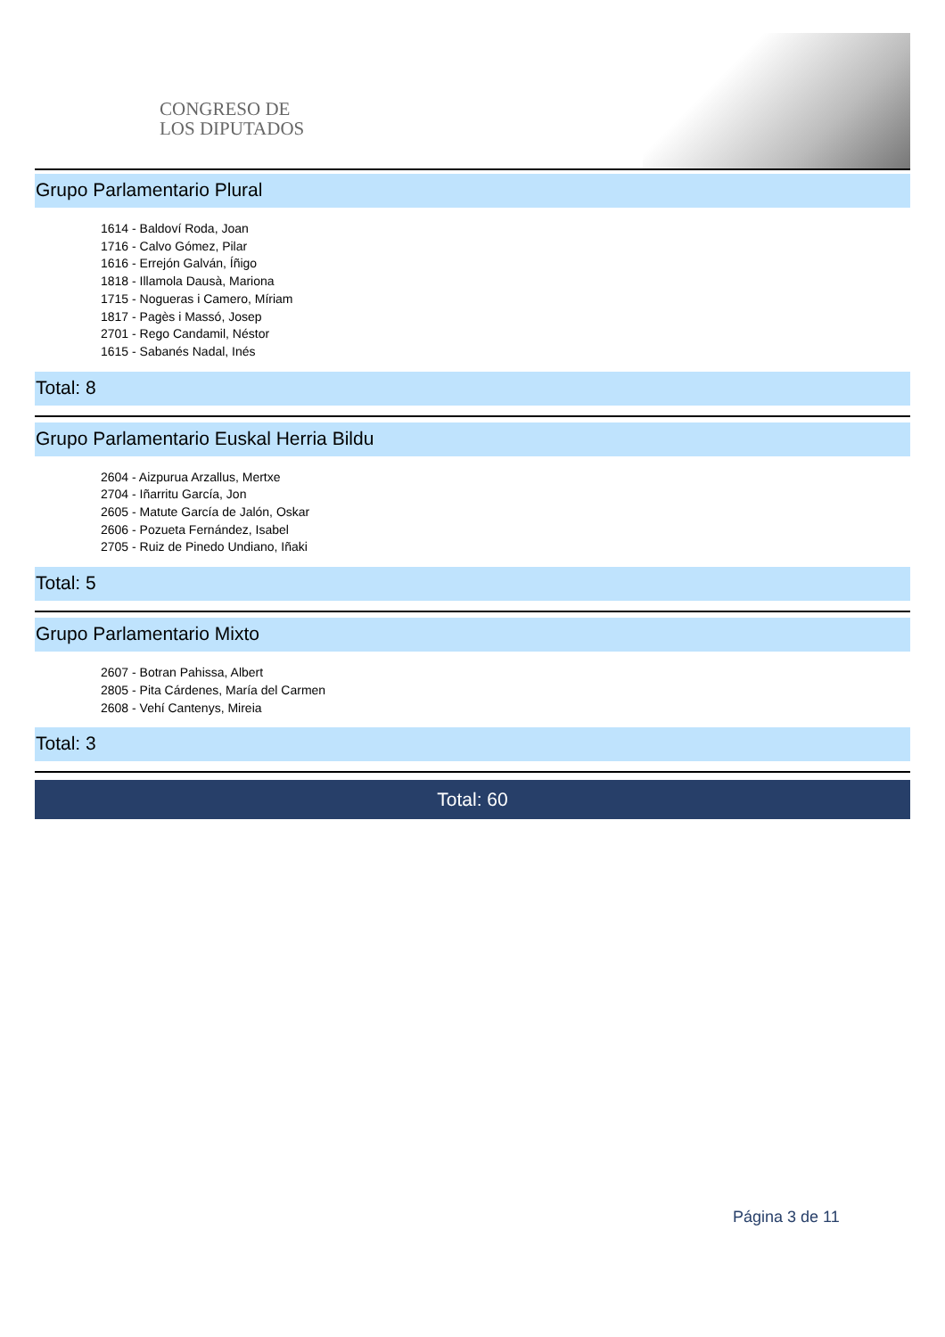CONGRESO DE
LOS DIPUTADOS
Grupo Parlamentario Plural
1614 - Baldoví Roda, Joan
1716 - Calvo Gómez, Pilar
1616 - Errejón Galván, Íñigo
1818 - Illamola Dausà, Mariona
1715 - Nogueras i Camero, Míriam
1817 - Pagès i Massó, Josep
2701 - Rego Candamil, Néstor
1615 - Sabanés Nadal, Inés
Total: 8
Grupo Parlamentario Euskal Herria Bildu
2604 - Aizpurua Arzallus, Mertxe
2704 - Iñarritu García, Jon
2605 - Matute García de Jalón, Oskar
2606 - Pozueta Fernández, Isabel
2705 - Ruiz de Pinedo Undiano, Iñaki
Total: 5
Grupo Parlamentario Mixto
2607 - Botran Pahissa, Albert
2805 - Pita Cárdenes, María del Carmen
2608 - Vehí Cantenys, Mireia
Total: 3
Total: 60
Página 3 de 11